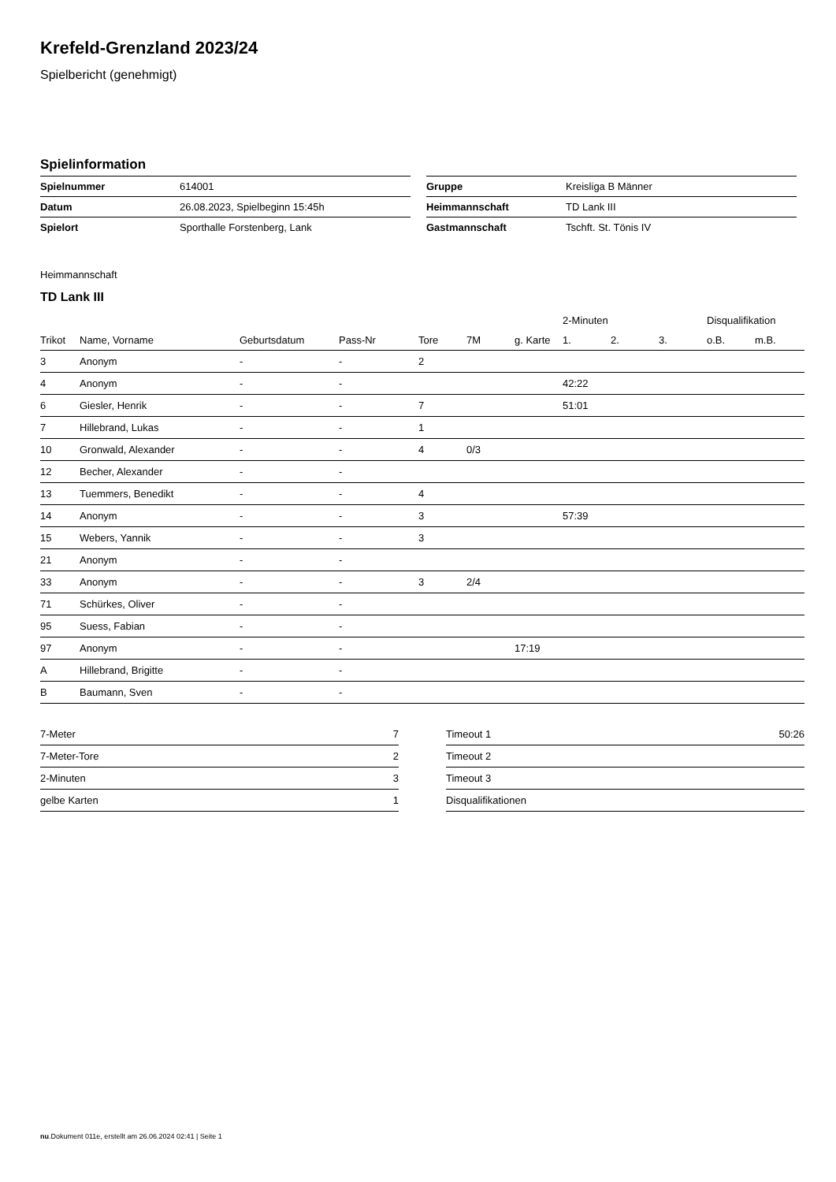Krefeld-Grenzland 2023/24
Spielbericht (genehmigt)
Spielinformation
| Spielnummer | 614001 |
| Datum | 26.08.2023, Spielbeginn 15:45h |
| Spielort | Sporthalle Forstenberg, Lank |
| Gruppe | Kreisliga B Männer |
| Heimmannschaft | TD Lank III |
| Gastmannschaft | Tschft. St. Tönis IV |
Heimmannschaft
TD Lank III
| | | | | | | | 2-Minuten | | | Disqualifikation | |
| --- | --- | --- | --- | --- | --- | --- | --- | --- | --- | --- | --- |
| Trikot | Name, Vorname | Geburtsdatum | Pass-Nr | Tore | 7M | g. Karte | 1. | 2. | 3. | o.B. | m.B. |
| 3 | Anonym | - | - | 2 | | | | | | | |
| 4 | Anonym | - | - | | | | 42:22 | | | | |
| 6 | Giesler, Henrik | - | - | 7 | | | 51:01 | | | | |
| 7 | Hillebrand, Lukas | - | - | 1 | | | | | | | |
| 10 | Gronwald, Alexander | - | - | 4 | 0/3 | | | | | | |
| 12 | Becher, Alexander | - | - | | | | | | | | |
| 13 | Tuemmers, Benedikt | - | - | 4 | | | | | | | |
| 14 | Anonym | - | - | 3 | | | 57:39 | | | | |
| 15 | Webers, Yannik | - | - | 3 | | | | | | | |
| 21 | Anonym | - | - | | | | | | | | |
| 33 | Anonym | - | - | 3 | 2/4 | | | | | | |
| 71 | Schürkes, Oliver | - | - | | | | | | | | |
| 95 | Suess, Fabian | - | - | | | | | | | | |
| 97 | Anonym | - | - | | | 17:19 | | | | | |
| A | Hillebrand, Brigitte | - | - | | | | | | | | |
| B | Baumann, Sven | - | - | | | | | | | | |
| 7-Meter | 7 |
| 7-Meter-Tore | 2 |
| 2-Minuten | 3 |
| gelbe Karten | 1 |
| Timeout 1 | 50:26 |
| Timeout 2 | |
| Timeout 3 | |
| Disqualifikationen | |
nu.Dokument 011e, erstellt am 26.06.2024 02:41 | Seite 1